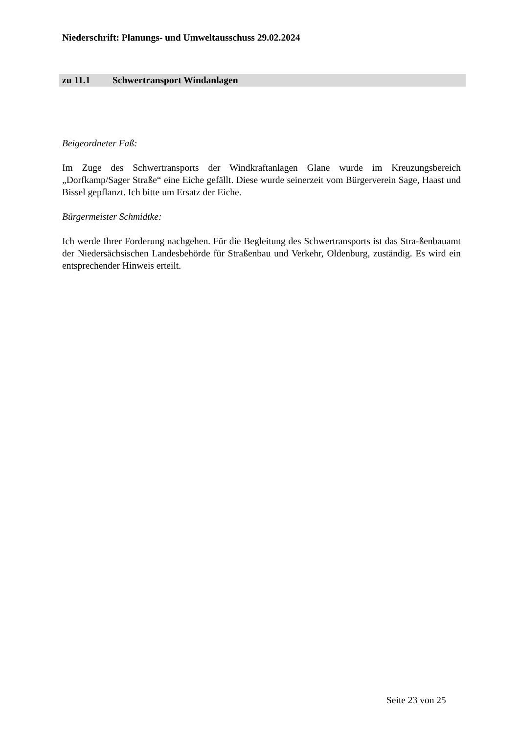Niederschrift: Planungs- und Umweltausschuss 29.02.2024
zu 11.1 Schwertransport Windanlagen
Beigeordneter Faß:
Im Zuge des Schwertransports der Windkraftanlagen Glane wurde im Kreuzungsbereich „Dorfkamp/Sager Straße“ eine Eiche gefällt. Diese wurde seinerzeit vom Bürgerverein Sage, Haast und Bissel gepflanzt. Ich bitte um Ersatz der Eiche.
Bürgermeister Schmidtke:
Ich werde Ihrer Forderung nachgehen. Für die Begleitung des Schwertransports ist das Stra-ßenbauamt der Niedersächsischen Landesbehörde für Straßenbau und Verkehr, Oldenburg, zuständig. Es wird ein entsprechender Hinweis erteilt.
Seite 23 von 25